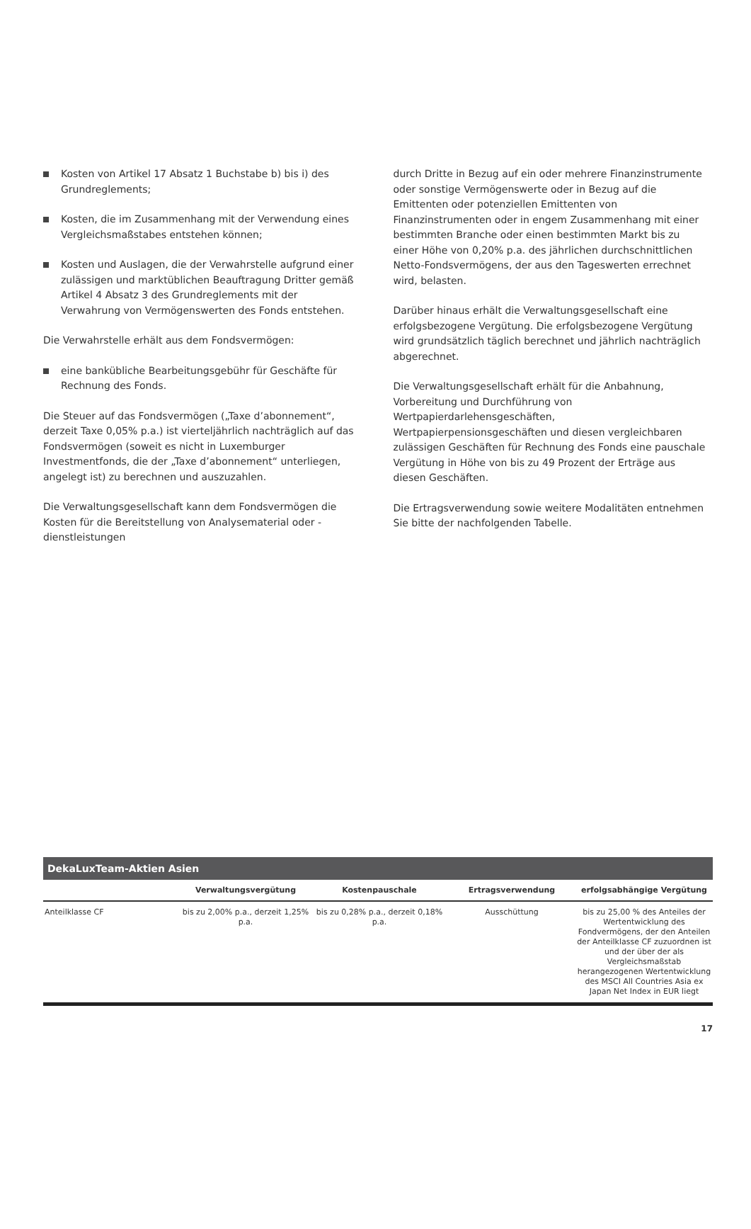Kosten von Artikel 17 Absatz 1 Buchstabe b) bis i) des Grundreglements;
Kosten, die im Zusammenhang mit der Verwendung eines Vergleichsmaßstabes entstehen können;
Kosten und Auslagen, die der Verwahrstelle aufgrund einer zulässigen und marktüblichen Beauftragung Dritter gemäß Artikel 4 Absatz 3 des Grundreglements mit der Verwahrung von Vermögenswerten des Fonds entstehen.
Die Verwahrstelle erhält aus dem Fondsvermögen:
eine bankübliche Bearbeitungsgebühr für Geschäfte für Rechnung des Fonds.
Die Steuer auf das Fondsvermögen („Taxe d’abonnement“, derzeit Taxe 0,05% p.a.) ist vierteljährlich nachträglich auf das Fondsvermögen (soweit es nicht in Luxemburger Investmentfonds, die der „Taxe d’abonnement“ unterliegen, angelegt ist) zu berechnen und auszuzahlen.
Die Verwaltungsgesellschaft kann dem Fondsvermögen die Kosten für die Bereitstellung von Analysematerial oder -dienstleistungen
durch Dritte in Bezug auf ein oder mehrere Finanzinstrumente oder sonstige Vermögenswerte oder in Bezug auf die Emittenten oder potenziellen Emittenten von Finanzinstrumenten oder in engem Zusammenhang mit einer bestimmten Branche oder einen bestimmten Markt bis zu einer Höhe von 0,20% p.a. des jährlichen durchschnittlichen Netto-Fondsvermögens, der aus den Tageswerten errechnet wird, belasten.
Darüber hinaus erhält die Verwaltungsgesellschaft eine erfolgsbezogene Vergütung. Die erfolgsbezogene Vergütung wird grundsätzlich täglich berechnet und jährlich nachträglich abgerechnet.
Die Verwaltungsgesellschaft erhält für die Anbahnung, Vorbereitung und Durchführung von Wertpapierdarlehensgeschäften, Wertpapierpensionsgeschäften und diesen vergleichbaren zulässigen Geschäften für Rechnung des Fonds eine pauschale Vergütung in Höhe von bis zu 49 Prozent der Erträge aus diesen Geschäften.
Die Ertragsverwendung sowie weitere Modalitäten entnehmen Sie bitte der nachfolgenden Tabelle.
DekaLuxTeam-Aktien Asien
| | Verwaltungsvergütung | Kostenpauschale | Ertragsverwendung | erfolgsabhängige Vergütung |
| --- | --- | --- | --- | --- |
| Anteilklasse CF | bis zu 2,00% p.a., derzeit 1,25% p.a. | bis zu 0,28% p.a., derzeit 0,18% p.a. | Ausschüttung | bis zu 25,00 % des Anteiles der Wertentwicklung des Fondvermögens, der den Anteilen der Anteilklasse CF zuzuordnen ist und der über der als Vergleichsmaßstab herangezogenen Wertentwicklung des MSCI All Countries Asia ex Japan Net Index in EUR liegt |
17